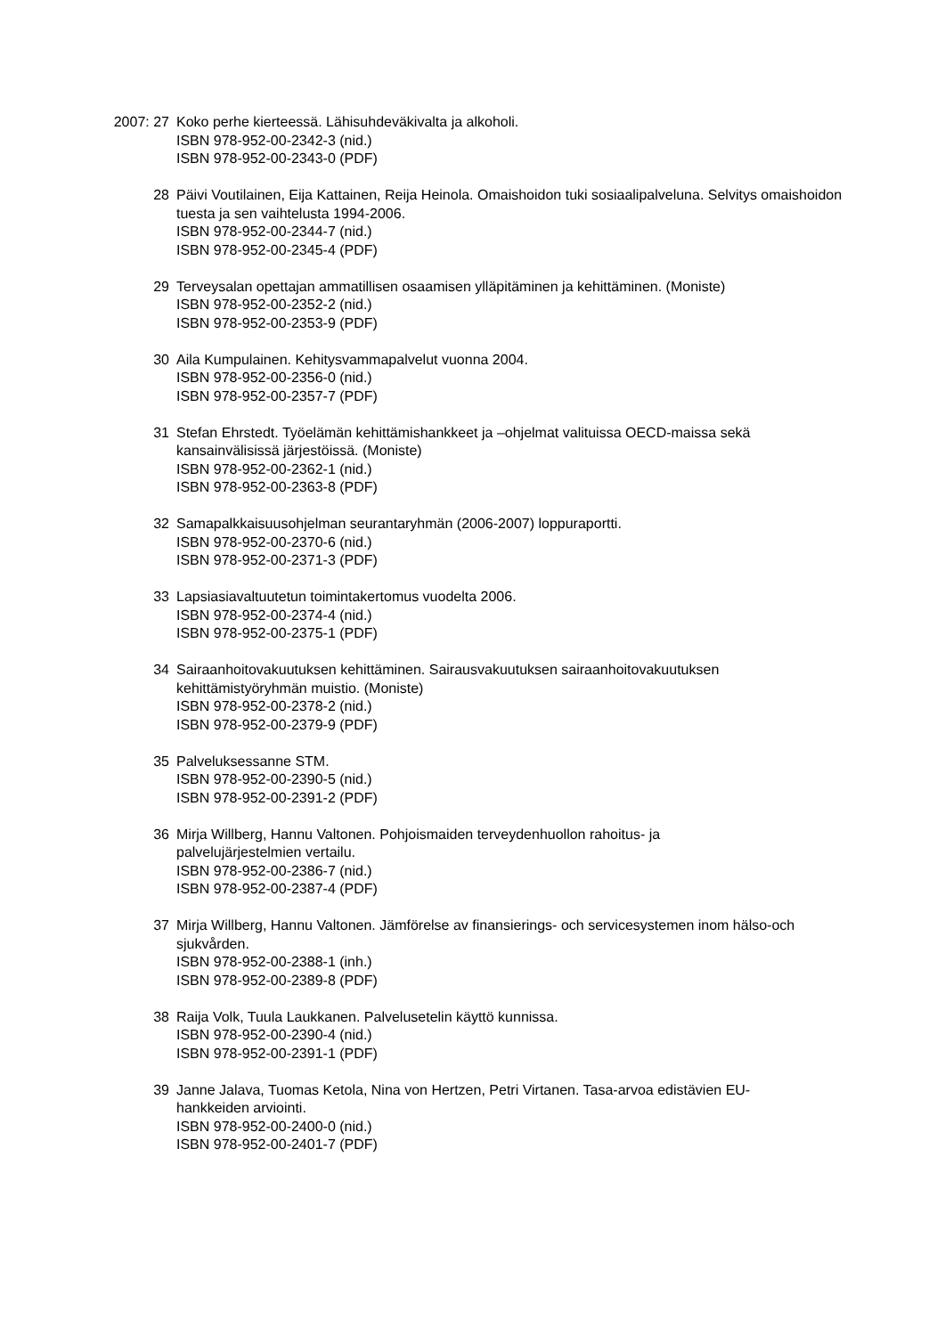2007: 27 Koko perhe kierteessä. Lähisuhdeväkivalta ja alkoholi.
ISBN 978-952-00-2342-3 (nid.)
ISBN 978-952-00-2343-0 (PDF)
28 Päivi Voutilainen, Eija Kattainen, Reija Heinola. Omaishoidon tuki sosiaalipalveluna. Selvitys omaishoidon tuesta ja sen vaihtelusta 1994-2006.
ISBN 978-952-00-2344-7 (nid.)
ISBN 978-952-00-2345-4 (PDF)
29 Terveysalan opettajan ammatillisen osaamisen ylläpitäminen ja kehittäminen. (Moniste)
ISBN 978-952-00-2352-2 (nid.)
ISBN 978-952-00-2353-9 (PDF)
30 Aila Kumpulainen. Kehitysvammapalvelut vuonna 2004.
ISBN 978-952-00-2356-0 (nid.)
ISBN 978-952-00-2357-7 (PDF)
31 Stefan Ehrstedt. Työelämän kehittämishankkeet ja –ohjelmat valituissa OECD-maissa sekä kansainvälisissä järjestöissä. (Moniste)
ISBN 978-952-00-2362-1 (nid.)
ISBN 978-952-00-2363-8 (PDF)
32 Samapalkkaisuusohjelman seurantaryhmän (2006-2007) loppuraportti.
ISBN 978-952-00-2370-6 (nid.)
ISBN 978-952-00-2371-3 (PDF)
33 Lapsiasiavaltuutetun toimintakertomus vuodelta 2006.
ISBN 978-952-00-2374-4 (nid.)
ISBN 978-952-00-2375-1 (PDF)
34 Sairaanhoitovakuutuksen kehittäminen. Sairausvakuutuksen sairaanhoitovakuutuksen kehittämistyöryhmän muistio. (Moniste)
ISBN 978-952-00-2378-2 (nid.)
ISBN 978-952-00-2379-9 (PDF)
35 Palveluksessanne STM.
ISBN 978-952-00-2390-5 (nid.)
ISBN 978-952-00-2391-2 (PDF)
36 Mirja Willberg, Hannu Valtonen. Pohjoismaiden terveydenhuollon rahoitus- ja
palvelujärjestelmien vertailu.
ISBN 978-952-00-2386-7 (nid.)
ISBN 978-952-00-2387-4 (PDF)
37 Mirja Willberg, Hannu Valtonen. Jämförelse av finansierings- och servicesystemen inom hälso-och sjukvården.
ISBN 978-952-00-2388-1 (inh.)
ISBN 978-952-00-2389-8 (PDF)
38 Raija Volk, Tuula Laukkanen. Palvelusetelin käyttö kunnissa.
ISBN 978-952-00-2390-4 (nid.)
ISBN 978-952-00-2391-1 (PDF)
39 Janne Jalava, Tuomas Ketola, Nina von Hertzen, Petri Virtanen. Tasa-arvoa edistävien EU-
hankkeiden arviointi.
ISBN 978-952-00-2400-0 (nid.)
ISBN 978-952-00-2401-7 (PDF)